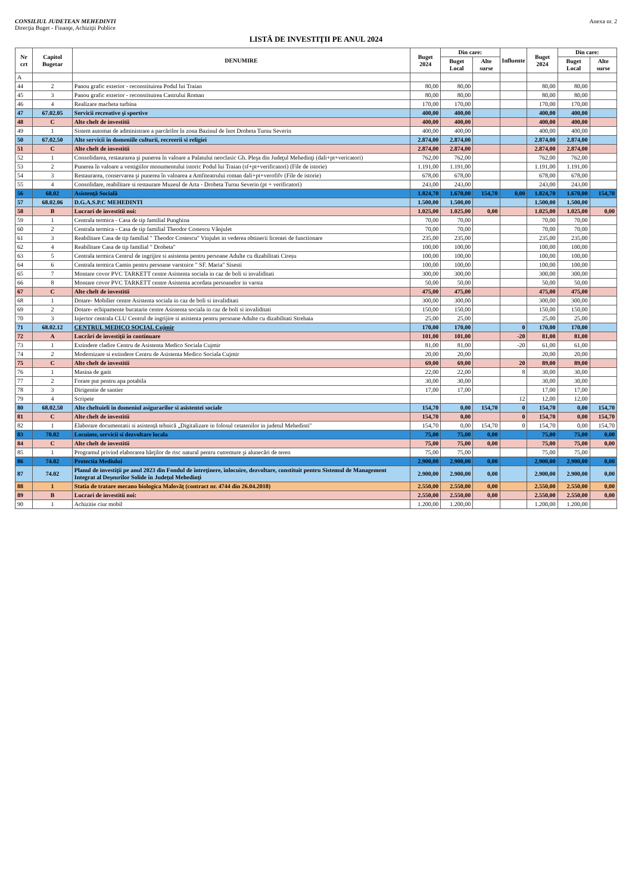CONSILIUL JUDETEAN MEHEDINTI
Direcţia Buget - Finanţe, Achiziţii Publice
Anexa nr. 2
LISTĂ DE INVESTIŢII PE ANUL 2024
| Nr crt | Capitol Bugetar | DENUMIRE | Buget 2024 | Din care: | | Influente | Buget 2024 | Din care: | |
| --- | --- | --- | --- | --- | --- | --- | --- | --- | --- |
| | | | | Buget Local | Alte surse | | | Buget Local | Alte surse |
| A | | | | | | | | | |
| 44 | 2 | Panou grafic exterior - reconstituirea Podul lui Traian | 80,00 | 80,00 | | | 80,00 | 80,00 | |
| 45 | 3 | Panou grafic exterior - reconstituirea Castrului Roman | 80,00 | 80,00 | | | 80,00 | 80,00 | |
| 46 | 4 | Realizare macheta turbina | 170,00 | 170,00 | | | 170,00 | 170,00 | |
| 47 | 67.02.05 | Servicii recreative şi sportive | 400,00 | 400,00 | | | 400,00 | 400,00 | |
| 48 | C | Alte chelt de investitii | 400,00 | 400,00 | | | 400,00 | 400,00 | |
| 49 | 1 | Sistem automat de administrare a parcărilor în zona Bazinul de înot Drobeta Turnu Severin | 400,00 | 400,00 | | | 400,00 | 400,00 | |
| 50 | 67.02.50 | Alte servicii în domeniile culturii, recreerii si religiei | 2.874,00 | 2.874,00 | | | 2.874,00 | 2.874,00 | |
| 51 | C | Alte chelt de investitii | 2.874,00 | 2.874,00 | | | 2.874,00 | 2.874,00 | |
| 52 | 1 | Consolidarea, restaurarea şi punerea în valoare a Palatului neoclasic Gh. Pleşa din Judeţul Mehedinţi (dali+pt+vericatori) | 762,00 | 762,00 | | | 762,00 | 762,00 | |
| 53 | 2 | Punerea în valoare a vestigiilor monumentului istoric Podul lui Traian (sf+pt+verificatori) (File de istorie) | 1.191,00 | 1.191,00 | | | 1.191,00 | 1.191,00 | |
| 54 | 3 | Restaurarea, conservarea şi punerea în valoarea a Amfiteatrului roman dali+pt+verofifv (File de istorie) | 678,00 | 678,00 | | | 678,00 | 678,00 | |
| 55 | 4 | Consolidare, reabilitare si restaurare Muzeul de Arta - Drobeta Turnu Severin (pt + verificatori) | 243,00 | 243,00 | | | 243,00 | 243,00 | |
| 56 | 68.02 | Asistenţă Socială | 1.824,70 | 1.670,00 | 154,70 | 0,00 | 1.824,70 | 1.670,00 | 154,70 |
| 57 | 68.02.06 | D.G.A.S.P.C MEHEDINTI | 1.500,00 | 1.500,00 | | | 1.500,00 | 1.500,00 | |
| 58 | B | Lucrari de investitii noi: | 1.025,00 | 1.025,00 | 0,00 | | 1.025,00 | 1.025,00 | 0,00 |
| 59 | 1 | Centrala termica - Casa de tip familial Punghina | 70,00 | 70,00 | | | 70,00 | 70,00 | |
| 60 | 2 | Centrala termica - Casa de tip familial Theodor Costescu Vânjulet | 70,00 | 70,00 | | | 70,00 | 70,00 | |
| 61 | 3 | Reabilitare Casa de tip familial " Theodor Costescu" Vinjulet in vederea obtinerii licentei de functionare | 235,00 | 235,00 | | | 235,00 | 235,00 | |
| 62 | 4 | Reabilitare Casa de tip familial " Drobeta" | 100,00 | 100,00 | | | 100,00 | 100,00 | |
| 63 | 5 | Centrala termica Centrul de ingrijire si asistenta pentru persoane Adulte cu dizabilitati Cireșu | 100,00 | 100,00 | | | 100,00 | 100,00 | |
| 64 | 6 | Centrala termica Camin pentru persoane varstnice " SF. Maria" Sisesti | 100,00 | 100,00 | | | 100,00 | 100,00 | |
| 65 | 7 | Montare covor PVC TARKETT centre Asistenta sociala in caz de boli si invaliditati | 300,00 | 300,00 | | | 300,00 | 300,00 | |
| 66 | 8 | Montare covor PVC TARKETT centre Asistenta acordata persoanelor in varsta | 50,00 | 50,00 | | | 50,00 | 50,00 | |
| 67 | C | Alte chelt de investitii | 475,00 | 475,00 | | | 475,00 | 475,00 | |
| 68 | 1 | Dotare- Mobilier centre Asistenta sociala in caz de boli si invaliditati | 300,00 | 300,00 | | | 300,00 | 300,00 | |
| 69 | 2 | Dotare- echipamente bucatarie centre Asistenta sociala in caz de boli si invaliditati | 150,00 | 150,00 | | | 150,00 | 150,00 | |
| 70 | 3 | Injector centrala CLU Centrul de ingrijire si asistenta pentru persoane Adulte cu dizabilitati Strehaia | 25,00 | 25,00 | | | 25,00 | 25,00 | |
| 71 | 68.02.12 | CENTRUL MEDICO SOCIAL Cujmir | 170,00 | 170,00 | | 0 | 170,00 | 170,00 | |
| 72 | A | Lucrări de investiţii în continuare | 101,00 | 101,00 | | -20 | 81,00 | 81,00 | |
| 73 | 1 | Extindere cladire Centru de Asistenta Medico Sociala Cujmir | 81,00 | 81,00 | | -20 | 61,00 | 61,00 | |
| 74 | 2 | Modernizare si extindere Centru de Asistenta Medico Sociala Cujmir | 20,00 | 20,00 | | | 20,00 | 20,00 | |
| 75 | C | Alte chelt de investitii | 69,00 | 69,00 | | 20 | 89,00 | 89,00 | |
| 76 | 1 | Masina de gatit | 22,00 | 22,00 | | 8 | 30,00 | 30,00 | |
| 77 | 2 | Forare put pentru apa potabila | 30,00 | 30,00 | | | 30,00 | 30,00 | |
| 78 | 3 | Dirigentie de santier | 17,00 | 17,00 | | | 17,00 | 17,00 | |
| 79 | 4 | Scripete | | | | 12 | 12,00 | 12,00 | |
| 80 | 68.02.50 | Alte cheltuieli in domeniul asigurarilor si asistentei sociale | 154,70 | 0,00 | 154,70 | 0 | 154,70 | 0,00 | 154,70 |
| 81 | C | Alte chelt de investitii | 154,70 | 0,00 | | 0 | 154,70 | 0,00 | 154,70 |
| 82 | 1 | Elaborare documentatii si asistență tehnică „Digitalizare in folosul cetatenilor in judetul Mehedinti" | 154,70 | 0,00 | 154,70 | 0 | 154,70 | 0,00 | 154,70 |
| 83 | 70.02 | Locuinte, servicii si dezvoltare locala | 75,00 | 75,00 | 0,00 | | 75,00 | 75,00 | 0,00 |
| 84 | C | Alte chelt de investitii | 75,00 | 75,00 | 0,00 | | 75,00 | 75,00 | 0,00 |
| 85 | 1 | Programul privind elaborarea hărţilor de risc natural pentru cutremure şi alunecări de teren | 75,00 | 75,00 | | | 75,00 | 75,00 | |
| 86 | 74.02 | Protectia Mediului | 2.900,00 | 2.900,00 | 0,00 | | 2.900,00 | 2.900,00 | 0,00 |
| 87 | 74.02 | Planul de investiţii pe anul 2023 din Fondul de întreţinere, înlocuire, dezvoltare, constituit pentru Sistemul de Management Integrat al Deşeurilor Solide în Judeţul Mehedinţi | 2.900,00 | 2.900,00 | 0,00 | | 2.900,00 | 2.900,00 | 0,00 |
| 88 | 1 | Statia de tratare mecano biologica Malovăţ (contract nr. 4744 din 26.04.2018) | 2.550,00 | 2.550,00 | 0,00 | | 2.550,00 | 2.550,00 | 0,00 |
| 89 | B | Lucrari de investitii noi: | 2.550,00 | 2.550,00 | 0,00 | | 2.550,00 | 2.550,00 | 0,00 |
| 90 | 1 | Achizitie ciur mobil | 1.200,00 | 1.200,00 | | | 1.200,00 | 1.200,00 | |